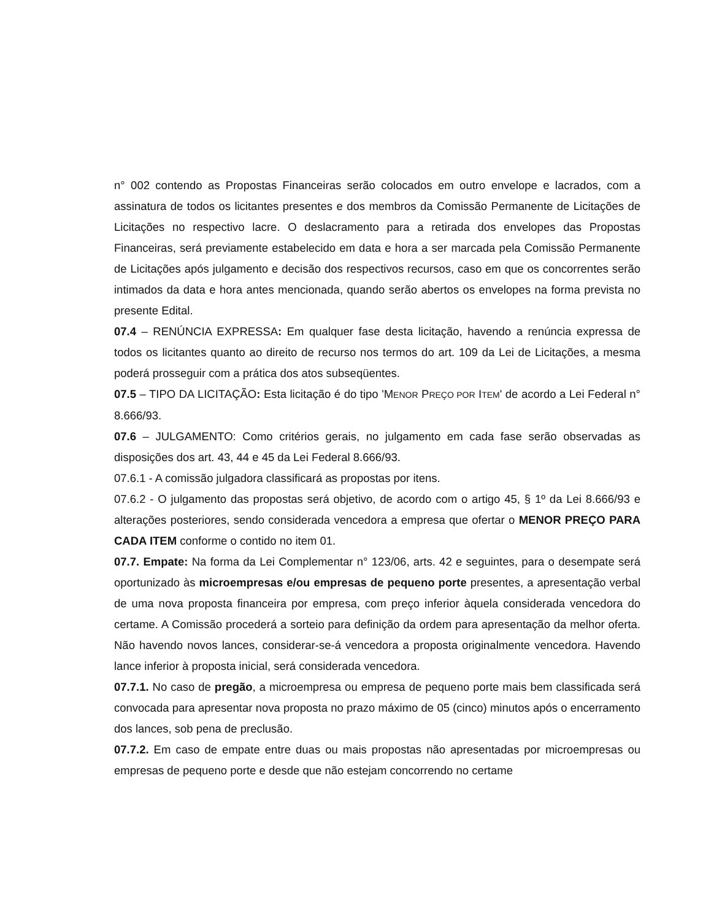n° 002 contendo as Propostas Financeiras serão colocados em outro envelope e lacrados, com a assinatura de todos os licitantes presentes e dos membros da Comissão Permanente de Licitações de Licitações no respectivo lacre. O deslacramento para a retirada dos envelopes das Propostas Financeiras, será previamente estabelecido em data e hora a ser marcada pela Comissão Permanente de Licitações após julgamento e decisão dos respectivos recursos, caso em que os concorrentes serão intimados da data e hora antes mencionada, quando serão abertos os envelopes na forma prevista no presente Edital.
07.4 – RENÚNCIA EXPRESSA: Em qualquer fase desta licitação, havendo a renúncia expressa de todos os licitantes quanto ao direito de recurso nos termos do art. 109 da Lei de Licitações, a mesma poderá prosseguir com a prática dos atos subseqüentes.
07.5 – TIPO DA LICITAÇÃO: Esta licitação é do tipo 'MENOR PREÇO POR ITEM' de acordo a Lei Federal n° 8.666/93.
07.6 – JULGAMENTO: Como critérios gerais, no julgamento em cada fase serão observadas as disposições dos art. 43, 44 e 45 da Lei Federal 8.666/93.
07.6.1 - A comissão julgadora classificará as propostas por itens.
07.6.2 - O julgamento das propostas será objetivo, de acordo com o artigo 45, § 1º da Lei 8.666/93 e alterações posteriores, sendo considerada vencedora a empresa que ofertar o MENOR PREÇO PARA CADA ITEM conforme o contido no item 01.
07.7. Empate: Na forma da Lei Complementar n° 123/06, arts. 42 e seguintes, para o desempate será oportunizado às microempresas e/ou empresas de pequeno porte presentes, a apresentação verbal de uma nova proposta financeira por empresa, com preço inferior àquela considerada vencedora do certame. A Comissão procederá a sorteio para definição da ordem para apresentação da melhor oferta. Não havendo novos lances, considerar-se-á vencedora a proposta originalmente vencedora. Havendo lance inferior à proposta inicial, será considerada vencedora.
07.7.1. No caso de pregão, a microempresa ou empresa de pequeno porte mais bem classificada será convocada para apresentar nova proposta no prazo máximo de 05 (cinco) minutos após o encerramento dos lances, sob pena de preclusão.
07.7.2. Em caso de empate entre duas ou mais propostas não apresentadas por microempresas ou empresas de pequeno porte e desde que não estejam concorrendo no certame